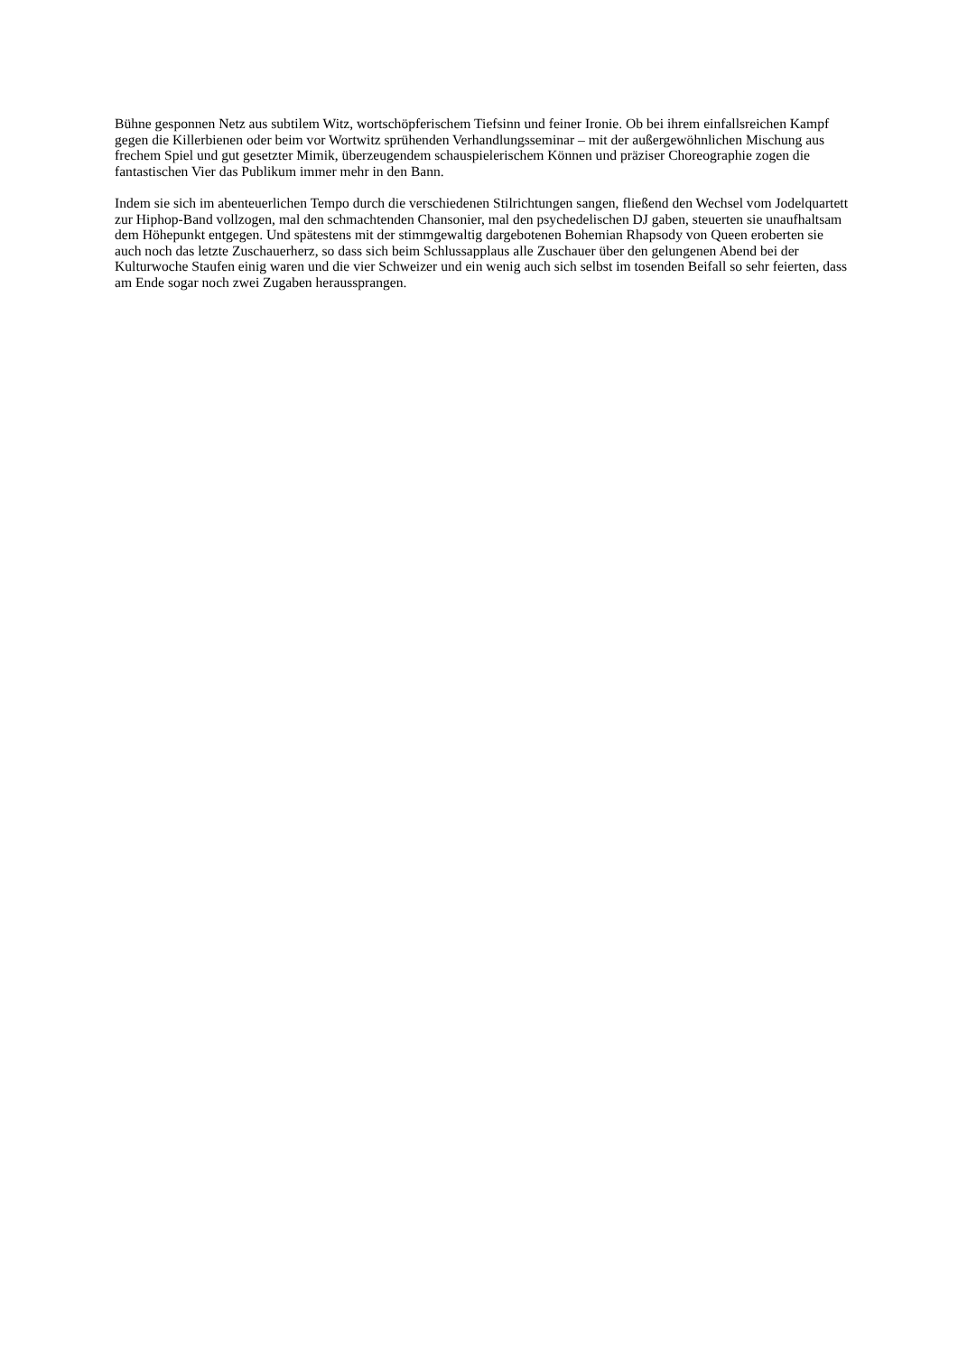Bühne gesponnen Netz aus subtilem Witz, wortschöpferischem Tiefsinn und feiner Ironie. Ob bei ihrem einfallsreichen Kampf gegen die Killerbienen oder beim vor Wortwitz sprühenden Verhandlungsseminar – mit der außergewöhnlichen Mischung aus frechem Spiel und gut gesetzter Mimik, überzeugendem schauspielerischem Können und präziser Choreographie zogen die fantastischen Vier das Publikum immer mehr in den Bann.
Indem sie sich im abenteuerlichen Tempo durch die verschiedenen Stilrichtungen sangen, fließend den Wechsel vom Jodelquartett zur Hiphop-Band vollzogen, mal den schmachtenden Chansonier, mal den psychedelischen DJ gaben, steuerten sie unaufhaltsam dem Höhepunkt entgegen. Und spätestens mit der stimmgewaltig dargebotenen Bohemian Rhapsody von Queen eroberten sie auch noch das letzte Zuschauerherz, so dass sich beim Schlussapplaus alle Zuschauer über den gelungenen Abend bei der Kulturwoche Staufen einig waren und die vier Schweizer und ein wenig auch sich selbst im tosenden Beifall so sehr feierten, dass am Ende sogar noch zwei Zugaben heraussprangen.